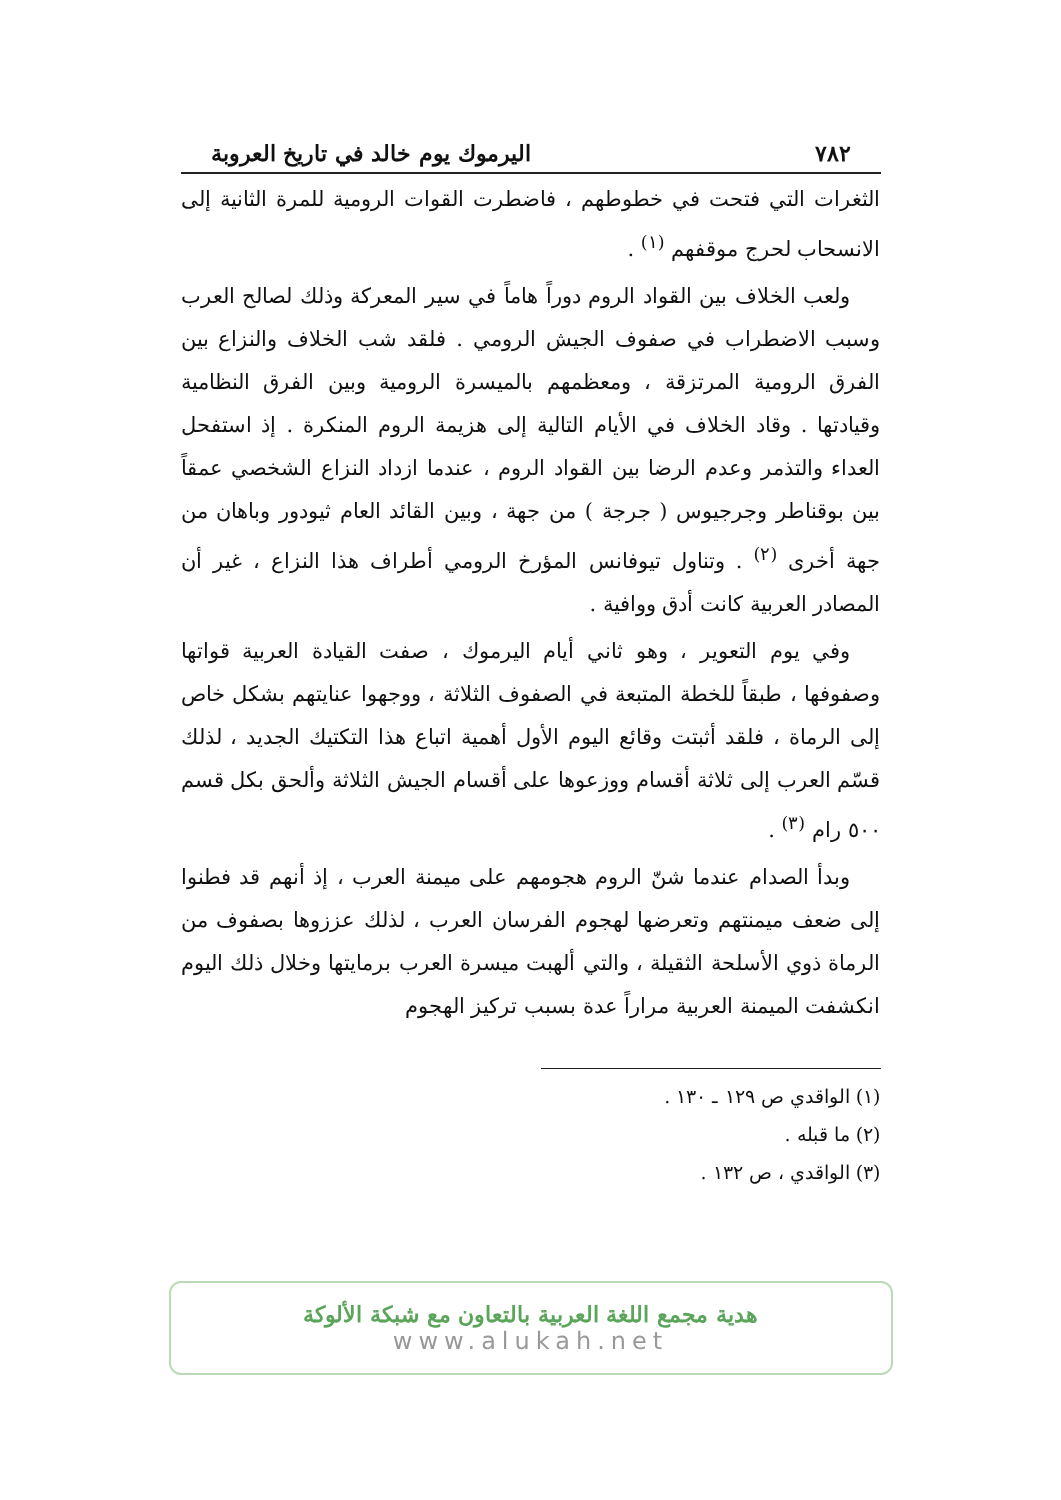٧٨٢ اليرموك يوم خالد في تاريخ العروبة
الثغرات التي فتحت في خطوطهم ، فاضطرت القوات الرومية للمرة الثانية إلى الانسحاب لحرج موقفهم <sup>(١)</sup> .
ولعب الخلاف بين القواد الروم دوراً هاماً في سير المعركة وذلك لصالح العرب وسبب الاضطراب في صفوف الجيش الرومي . فلقد شب الخلاف والنزاع بين الفرق الرومية المرتزقة ، ومعظمهم بالميسرة الرومية وبين الفرق النظامية وقيادتها . وقاد الخلاف في الأيام التالية إلى هزيمة الروم المنكرة . إذ استفحل العداء والتذمر وعدم الرضا بين القواد الروم ، عندما ازداد النزاع الشخصي عمقاً بين بوقناطر وجرجيوس ( جرجة ) من جهة ، وبين القائد العام ثيودور وباهان من جهة أخرى <sup>(٢)</sup> . وتناول تيوفانس المؤرخ الرومي أطراف هذا النزاع ، غير أن المصادر العربية كانت أدق ووافية .
وفي يوم التعوير ، وهو ثاني أيام اليرموك ، صفت القيادة العربية قواتها وصفوفها ، طبقاً للخطة المتبعة في الصفوف الثلاثة ، ووجهوا عنايتهم بشكل خاص إلى الرماة ، فلقد أثبتت وقائع اليوم الأول أهمية اتباع هذا التكتيك الجديد ، لذلك قسّم العرب إلى ثلاثة أقسام ووزعوها على أقسام الجيش الثلاثة وألحق بكل قسم ٥٠٠ رام <sup>(٣)</sup> .
وبدأ الصدام عندما شنّ الروم هجومهم على ميمنة العرب ، إذ أنهم قد فطنوا إلى ضعف ميمنتهم وتعرضها لهجوم الفرسان العرب ، لذلك عززوها بصفوف من الرماة ذوي الأسلحة الثقيلة ، والتي ألهبت ميسرة العرب برمايتها وخلال ذلك اليوم انكشفت الميمنة العربية مراراً عدة بسبب تركيز الهجوم
(١) الواقدي ص ١٢٩ ـ ١٣٠ .
(٢) ما قبله .
(٣) الواقدي ، ص ١٣٢ .
هدية مجمع اللغة العربية بالتعاون مع شبكة الألوكة
www.alukah.net